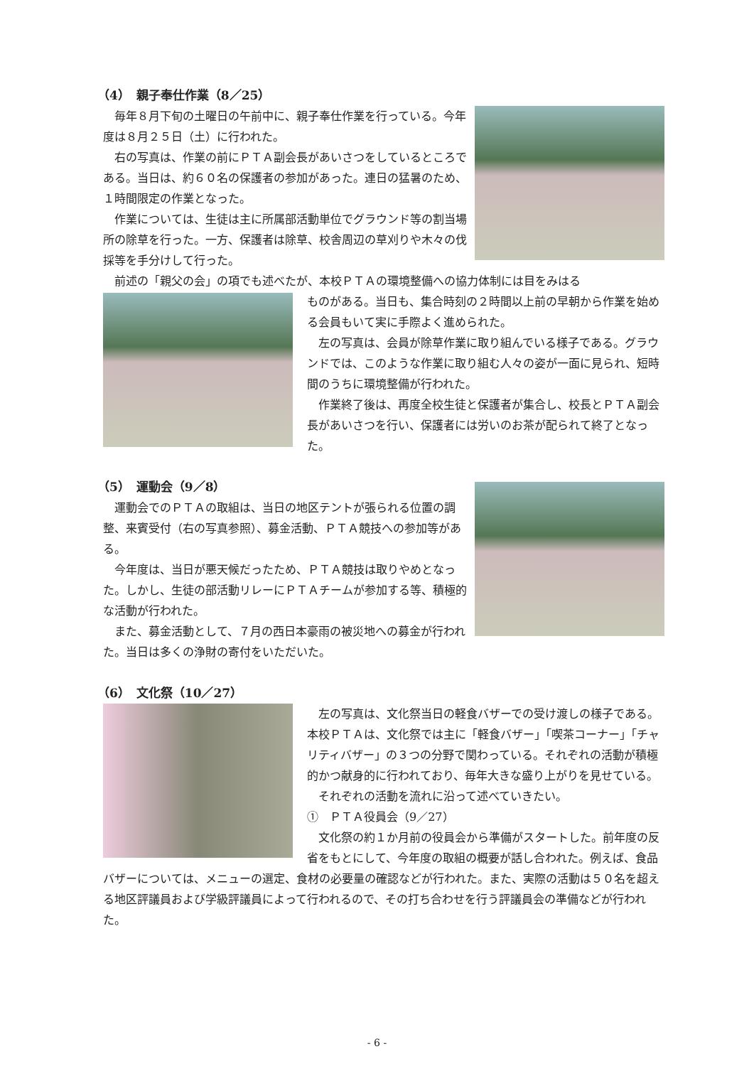（4）　親子奉仕作業（8／25）
　毎年８月下旬の土曜日の午前中に、親子奉仕作業を行っている。今年度は８月２５日（土）に行われた。
　右の写真は、作業の前にＰＴＡ副会長があいさつをしているところである。当日は、約６０名の保護者の参加があった。連日の猛暑のため、１時間限定の作業となった。
　作業については、生徒は主に所属部活動単位でグラウンド等の割当場所の除草を行った。一方、保護者は除草、校舎周辺の草刈りや木々の伐採等を手分けして行った。
　前述の「親父の会」の項でも述べたが、本校ＰＴＡの環境整備への協力体制には目をみはる
ものがある。当日も、集合時刻の２時間以上前の早朝から作業を始める会員もいて実に手際よく進められた。
　左の写真は、会員が除草作業に取り組んでいる様子である。グラウンドでは、このような作業に取り組む人々の姿が一面に見られ、短時間のうちに環境整備が行われた。
　作業終了後は、再度全校生徒と保護者が集合し、校長とＰＴＡ副会長があいさつを行い、保護者には労いのお茶が配られて終了となった。
（5）　運動会（9／8）
　運動会でのＰＴＡの取組は、当日の地区テントが張られる位置の調整、来賓受付（右の写真参照）、募金活動、ＰＴＡ競技への参加等がある。
　今年度は、当日が悪天候だったため、ＰＴＡ競技は取りやめとなった。しかし、生徒の部活動リレーにＰＴＡチームが参加する等、積極的な活動が行われた。
　また、募金活動として、７月の西日本豪雨の被災地への募金が行われた。当日は多くの浄財の寄付をいただいた。
（6）　文化祭（10／27）
　左の写真は、文化祭当日の軽食バザーでの受け渡しの様子である。本校ＰＴＡは、文化祭では主に「軽食バザー」「喫茶コーナー」「チャリティバザー」の３つの分野で関わっている。それぞれの活動が積極的かつ献身的に行われており、毎年大きな盛り上がりを見せている。
　それぞれの活動を流れに沿って述べていきたい。
①　ＰＴＡ役員会（9／27）
　文化祭の約１か月前の役員会から準備がスタートした。前年度の反省をもとにして、今年度の取組の概要が話し合われた。例えば、食品バザーについては、メニューの選定、食材の必要量の確認などが行われた。また、実際の活動は５０名を超える地区評議員および学級評議員によって行われるので、その打ち合わせを行う評議員会の準備などが行われた。
- 6 -